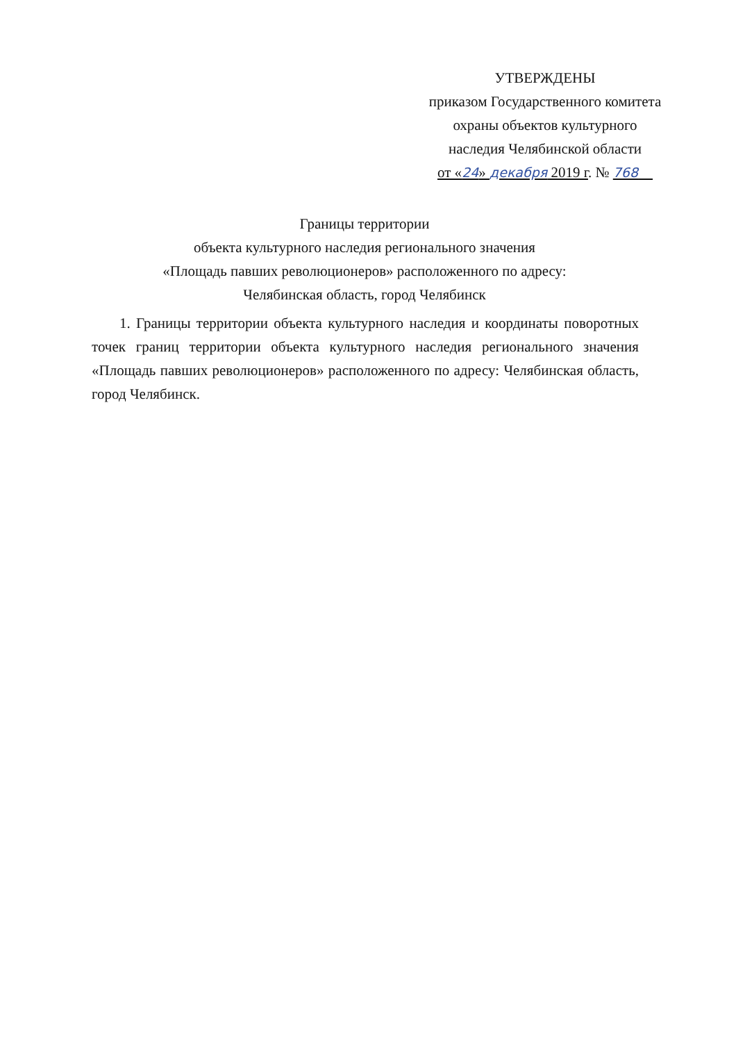УТВЕРЖДЕНЫ
приказом Государственного комитета
охраны объектов культурного
наследия Челябинской области
от «24» декабря 2019 г. № 768
Границы территории
объекта культурного наследия регионального значения
«Площадь павших революционеров» расположенного по адресу:
Челябинская область, город Челябинск
1. Границы территории объекта культурного наследия и координаты поворотных точек границ территории объекта культурного наследия регионального значения «Площадь павших революционеров» расположенного по адресу: Челябинская область, город Челябинск.